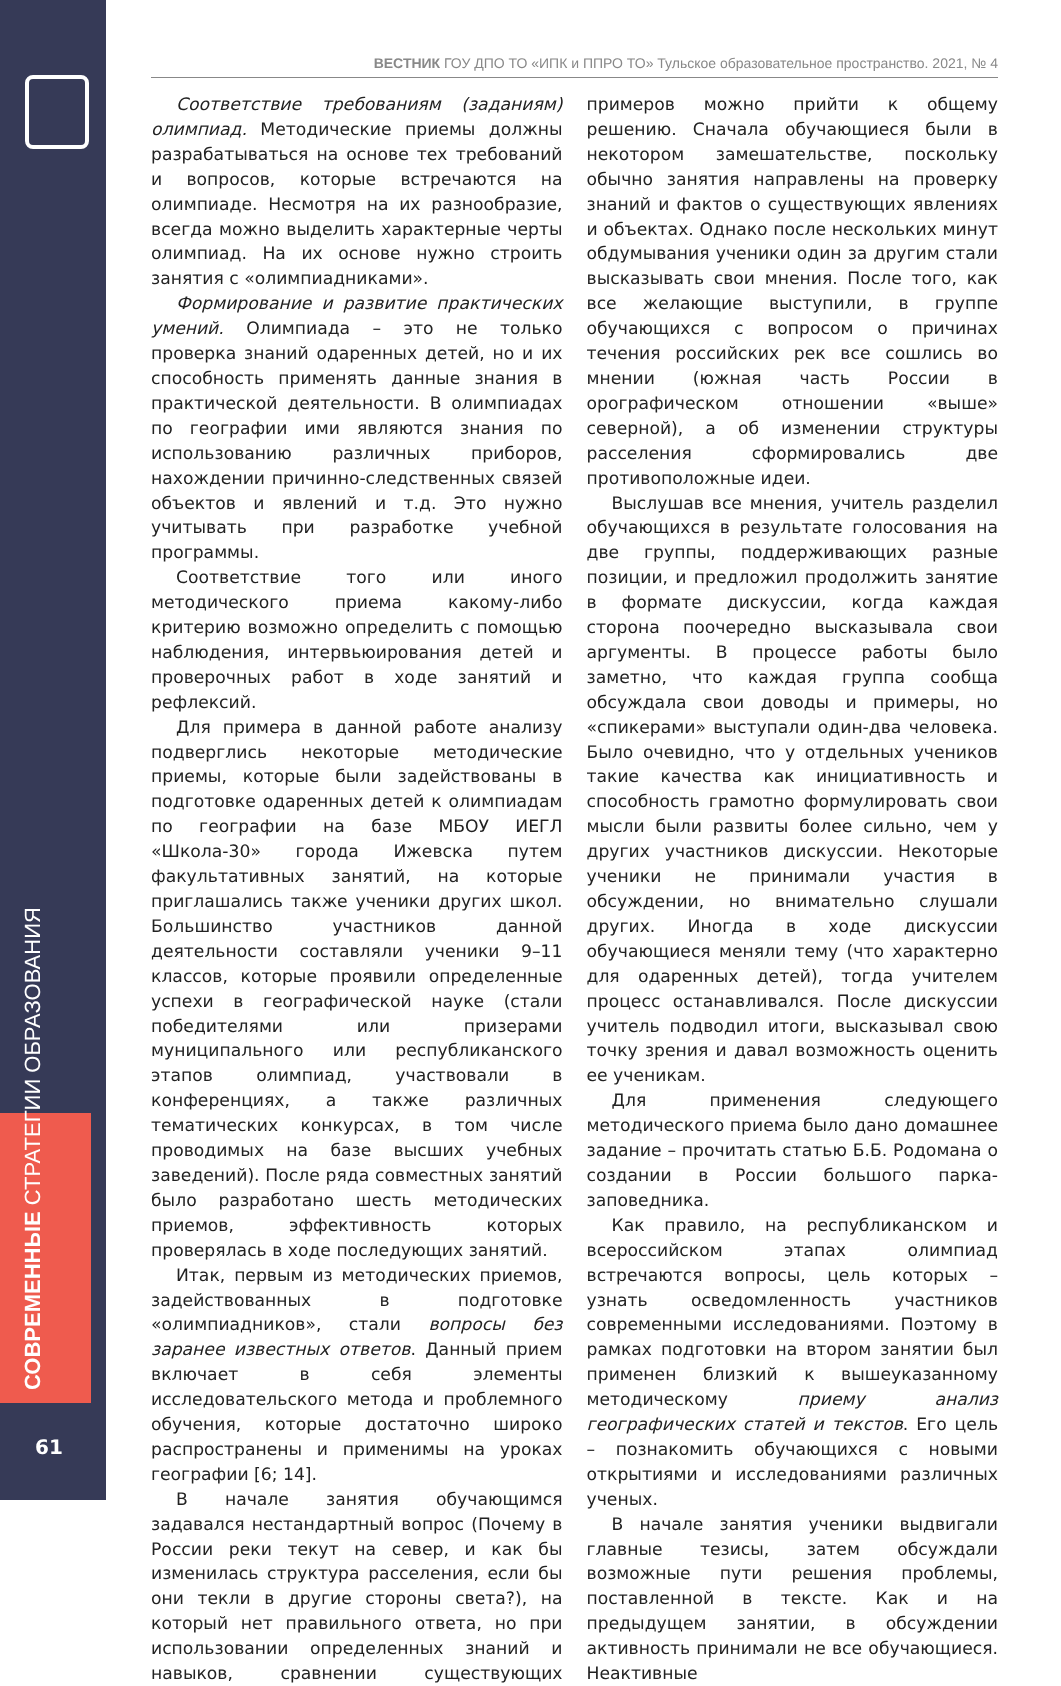СОВРЕМЕННЫЕ СТРАТЕГИИ ОБРАЗОВАНИЯ
61
ВЕСТНИК ГОУ ДПО ТО «ИПК и ППРО ТО» Тульское образовательное пространство. 2021, № 4
Соответствие требованиям (заданиям) олимпиад. Методические приемы должны разрабатываться на основе тех требований и вопросов, которые встречаются на олимпиаде. Несмотря на их разнообразие, всегда можно выделить характерные черты олимпиад. На их основе нужно строить занятия с «олимпиадниками».
Формирование и развитие практических умений. Олимпиада – это не только проверка знаний одаренных детей, но и их способность применять данные знания в практической деятельности. В олимпиадах по географии ими являются знания по использованию различных приборов, нахождении причинно-следственных связей объектов и явлений и т.д. Это нужно учитывать при разработке учебной программы.
Соответствие того или иного методического приема какому-либо критерию возможно определить с помощью наблюдения, интервьюирования детей и проверочных работ в ходе занятий и рефлексий.
Для примера в данной работе анализу подверглись некоторые методические приемы, которые были задействованы в подготовке одаренных детей к олимпиадам по географии на базе МБОУ ИЕГЛ «Школа-30» города Ижевска путем факультативных занятий, на которые приглашались также ученики других школ. Большинство участников данной деятельности составляли ученики 9–11 классов, которые проявили определенные успехи в географической науке (стали победителями или призерами муниципального или республиканского этапов олимпиад, участвовали в конференциях, а также различных тематических конкурсах, в том числе проводимых на базе высших учебных заведений). После ряда совместных занятий было разработано шесть методических приемов, эффективность которых проверялась в ходе последующих занятий.
Итак, первым из методических приемов, задействованных в подготовке «олимпиадников», стали вопросы без заранее известных ответов. Данный прием включает в себя элементы исследовательского метода и проблемного обучения, которые достаточно широко распространены и применимы на уроках географии [6; 14].
В начале занятия обучающимся задавался нестандартный вопрос (Почему в России реки текут на север, и как бы изменилась структура расселения, если бы они текли в другие стороны света?), на который нет правильного ответа, но при использовании определенных знаний и навыков, сравнении существующих примеров можно прийти к общему решению. Сначала обучающиеся были в некотором замешательстве, поскольку обычно занятия направлены на проверку знаний и фактов о существующих явлениях и объектах. Однако после нескольких минут обдумывания ученики один за другим стали высказывать свои мнения. После того, как все желающие выступили, в группе обучающихся с вопросом о причинах течения российских рек все сошлись во мнении (южная часть России в орографическом отношении «выше» северной), а об изменении структуры расселения сформировались две противоположные идеи.
Выслушав все мнения, учитель разделил обучающихся в результате голосования на две группы, поддерживающих разные позиции, и предложил продолжить занятие в формате дискуссии, когда каждая сторона поочередно высказывала свои аргументы. В процессе работы было заметно, что каждая группа сообща обсуждала свои доводы и примеры, но «спикерами» выступали один-два человека. Было очевидно, что у отдельных учеников такие качества как инициативность и способность грамотно формулировать свои мысли были развиты более сильно, чем у других участников дискуссии. Некоторые ученики не принимали участия в обсуждении, но внимательно слушали других. Иногда в ходе дискуссии обучающиеся меняли тему (что характерно для одаренных детей), тогда учителем процесс останавливался. После дискуссии учитель подводил итоги, высказывал свою точку зрения и давал возможность оценить ее ученикам.
Для применения следующего методического приема было дано домашнее задание – прочитать статью Б.Б. Родомана о создании в России большого парка-заповедника.
Как правило, на республиканском и всероссийском этапах олимпиад встречаются вопросы, цель которых – узнать осведомленность участников современными исследованиями. Поэтому в рамках подготовки на втором занятии был применен близкий к вышеуказанному методическому приему анализ географических статей и текстов. Его цель – познакомить обучающихся с новыми открытиями и исследованиями различных ученых.
В начале занятия ученики выдвигали главные тезисы, затем обсуждали возможные пути решения проблемы, поставленной в тексте. Как и на предыдущем занятии, в обсуждении активность принимали не все обучающиеся. Неактивные